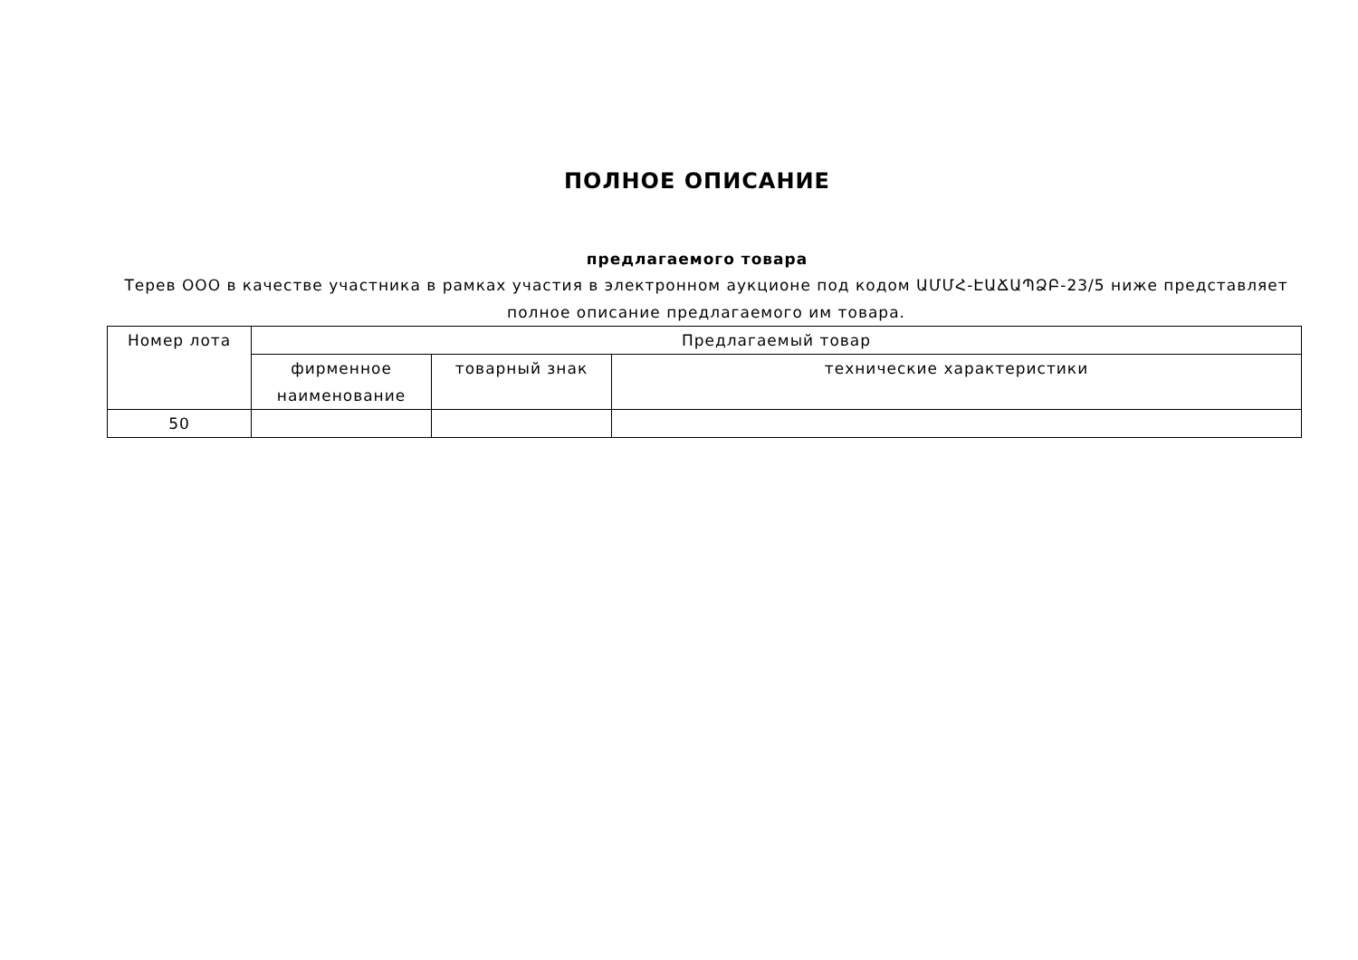ПОЛНОЕ ОПИСАНИЕ
предлагаемого товара
Терев ООО в качестве участника в рамках участия в электронном аукционе под кодом ԱՄՄՀ-ԷԱՃԱՊՁԲ-23/5 ниже представляет полное описание предлагаемого им товара.
| Номер лота | Предлагаемый товар | | |
| --- | --- | --- | --- |
| | фирменное наименование | товарный знак | технические характеристики |
| 50 | | | |